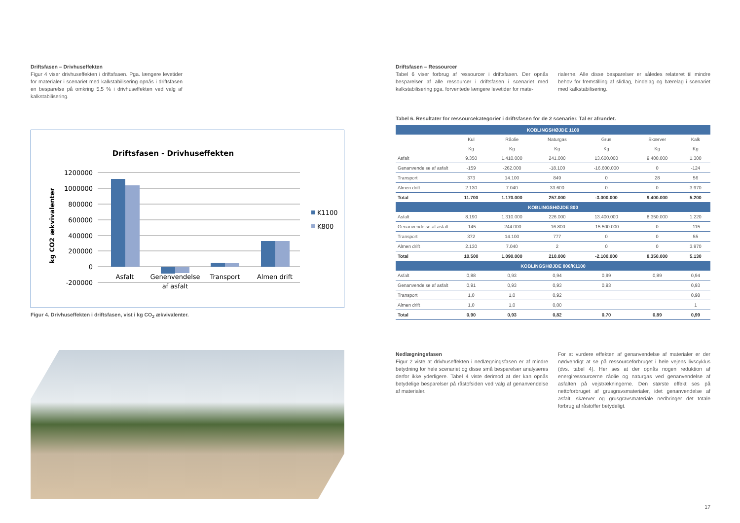Driftsfasen – Drivhuseffekten
Figur 4 viser drivhuseffekten i driftsfasen. Pga. længere levetider for materialer i scenariet med kalkstabilisering opnås i driftsfasen en besparelse på omkring 5,5 % i drivhuseffekten ved valg af kalkstabilisering.
Driftsfasen - Drivhuseffekten
1200000
1000000
800000
600000
400000
200000
0
-200000
Asfalt
Genenvendelse
af asfalt
Transport
Almen drift
K1100
K800
kg CO2 ækvivalenter
Figur 4. Drivhuseffekten i driftsfasen, vist i kg CO<sub>2</sub> ækvivalenter.
Driftsfasen – Ressourcer
Tabel 6 viser forbrug af ressourcer i driftsfasen. Der opnås besparelser af alle ressourcer i driftsfasen i scenariet med kalkstabilisering pga. forventede længere levetider for mate-
rialerne. Alle disse besparelser er således relateret til mindre behov for fremstilling af slidlag, bindelag og bærelag i scenariet med kalkstabilisering.
Tabel 6. Resultater for ressourcekategorier i driftsfasen for de 2 scenarier. Tal er afrundet.
| KOBLINGSHØJDE 1100 | | | | | | |
| --- | --- | --- | --- | --- | --- | --- |
| | Kul | Råolie | Naturgas | Grus | Skærver | Kalk |
| | Kg | Kg | Kg | Kg | Kg | Kg |
| Asfalt | 9.350 | 1.410.000 | 241.000 | 13.600.000 | 9.400.000 | 1.300 |
| Genanvendelse af asfalt | -159 | -262.000 | -18.100 | -16.600.000 | 0 | -124 |
| Transport | 373 | 14.100 | 849 | 0 | 28 | 56 |
| Almen drift | 2.130 | 7.040 | 33.600 | 0 | 0 | 3.970 |
| Total | 11.700 | 1.170.000 | 257.000 | -3.000.000 | 9.400.000 | 5.200 |
| KOBLINGSHØJDE 800 | | | | | | |
| Asfalt | 8.190 | 1.310.000 | 226.000 | 13.400.000 | 8.350.000 | 1.220 |
| Genanvendelse af asfalt | -145 | -244.000 | -16.800 | -15.500.000 | 0 | -115 |
| Transport | 372 | 14.100 | 777 | 0 | 0 | 55 |
| Almen drift | 2.130 | 7.040 | 2 | 0 | 0 | 3.970 |
| Total | 10.500 | 1.090.000 | 210.000 | -2.100.000 | 8.350.000 | 5.130 |
| KOBLINGSHØJDE 800/K1100 | | | | | | |
| Asfalt | 0,88 | 0,93 | 0,94 | 0,99 | 0,89 | 0,94 |
| Genanvendelse af asfalt | 0,91 | 0,93 | 0,93 | 0,93 | | 0,93 |
| Transport | 1,0 | 1,0 | 0,92 | | | 0,98 |
| Almen drift | 1,0 | 1,0 | 0,00 | | | 1 |
| Total | 0,90 | 0,93 | 0,82 | 0,70 | 0,89 | 0,99 |
Nedlægningsfasen
Figur 2 viste at drivhuseffekten i nedlægningsfasen er af mindre betydning for hele scenariet og disse små besparelser analyseres derfor ikke yderligere. Tabel 4 viste derimod at der kan opnås betydelige besparelser på råstofsiden ved valg af genanvendelse af materialer.
For at vurdere effekten af genanvendelse af materialer er der nødvendigt at se på ressourceforbruget i hele vejens livscyklus (dvs. tabel 4). Her ses at der opnås nogen reduktion af energiressourcerne råolie og naturgas ved genanvendelse af asfalten på vejstrækningerne. Den største effekt ses på nettoforbruget af grusgravsmaterialer, idet genanvendelse af asfalt, skærver og grusgravsmateriale nedbringer det totale forbrug af råstoffer betydeligt.
17